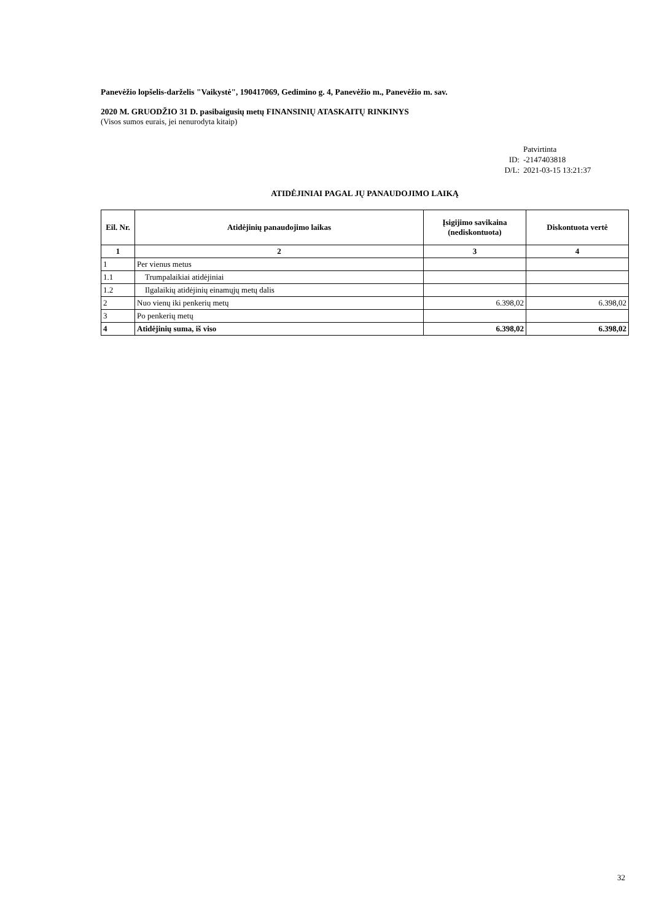Panevėžio lopšelis-darželis "Vaikystė", 190417069, Gedimino g. 4, Panevėžio m., Panevėžio m. sav.
2020 M. GRUODŽIO 31 D. pasibaigusių metų FINANSINIŲ ATASKAITŲ RINKINYS
(Visos sumos eurais, jei nenurodyta kitaip)
Patvirtinta
ID: -2147403818
D/L: 2021-03-15 13:21:37
ATIDĖJINIAI PAGAL JŲ PANAUDOJIMO LAIKĄ
| Eil. Nr. | Atidėjinių panaudojimo laikas | Įsigijimo savikaina (nediskontuota) | Diskontuota vertė |
| --- | --- | --- | --- |
| 1 | 2 | 3 | 4 |
| 1 | Per vienus metus | | |
| 1.1 | Trumpalaikiai atidėjiniai | | |
| 1.2 | Ilgalaikių atidėjinių einamųjų metų dalis | | |
| 2 | Nuo vienų iki penkerių metų | 6.398,02 | 6.398,02 |
| 3 | Po penkerių metų | | |
| 4 | Atidėjinių suma, iš viso | 6.398,02 | 6.398,02 |
32